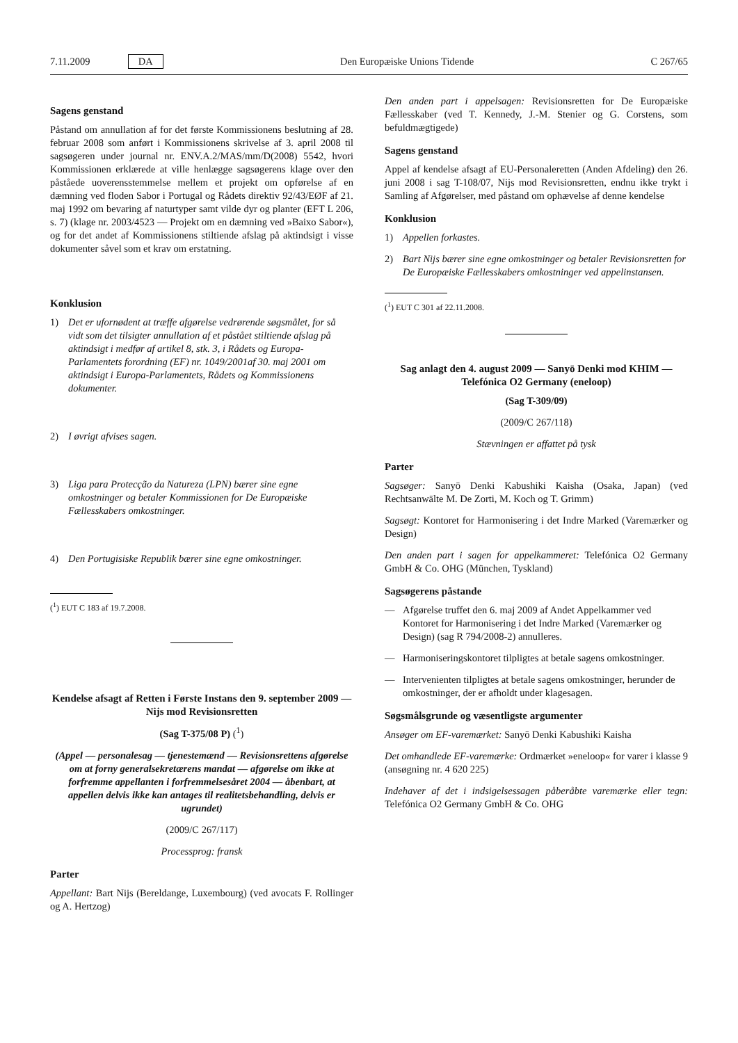7.11.2009 DA Den Europæiske Unions Tidende C 267/65
Sagens genstand
Påstand om annullation af for det første Kommissionens beslutning af 28. februar 2008 som anført i Kommissionens skrivelse af 3. april 2008 til sagsøgeren under journal nr. ENV.A.2/MAS/mm/D(2008) 5542, hvori Kommissionen erklærede at ville henlægge sagsøgerens klage over den påståede uoverensstemmelse mellem et projekt om opførelse af en dæmning ved floden Sabor i Portugal og Rådets direktiv 92/43/EØF af 21. maj 1992 om bevaring af naturtyper samt vilde dyr og planter (EFT L 206, s. 7) (klage nr. 2003/4523 — Projekt om en dæmning ved »Baixo Sabor«), og for det andet af Kommissionens stiltiende afslag på aktindsigt i visse dokumenter såvel som et krav om erstatning.
Konklusion
1) Det er ufornødent at træffe afgørelse vedrørende søgsmålet, for så vidt som det tilsigter annullation af et påstået stiltiende afslag på aktindsigt i medfør af artikel 8, stk. 3, i Rådets og Europa-Parlamentets forordning (EF) nr. 1049/2001af 30. maj 2001 om aktindsigt i Europa-Parlamentets, Rådets og Kommissionens dokumenter.
2) I øvrigt afvises sagen.
3) Liga para Protecção da Natureza (LPN) bærer sine egne omkostninger og betaler Kommissionen for De Europæiske Fællesskabers omkostninger.
4) Den Portugisiske Republik bærer sine egne omkostninger.
(<sup>1</sup>) EUT C 183 af 19.7.2008.
Kendelse afsagt af Retten i Første Instans den 9. september 2009 — Nijs mod Revisionsretten
(Sag T-375/08 P) (<sup>1</sup>)
(Appel — personalesag — tjenestemænd — Revisionsrettens afgørelse om at forny generalsekretærens mandat — afgørelse om ikke at forfremme appellanten i forfremmelsesåret 2004 — åbenbart, at appellen delvis ikke kan antages til realitetsbehandling, delvis er ugrundet)
(2009/C 267/117)
Processprog: fransk
Parter
Appellant: Bart Nijs (Bereldange, Luxembourg) (ved avocats F. Rollinger og A. Hertzog)
Den anden part i appelsagen: Revisionsretten for De Europæiske Fællesskaber (ved T. Kennedy, J.-M. Stenier og G. Corstens, som befuldmægtigede)
Sagens genstand
Appel af kendelse afsagt af EU-Personaleretten (Anden Afdeling) den 26. juni 2008 i sag T-108/07, Nijs mod Revisionsretten, endnu ikke trykt i Samling af Afgørelser, med påstand om ophævelse af denne kendelse
Konklusion
1) Appellen forkastes.
2) Bart Nijs bærer sine egne omkostninger og betaler Revisionsretten for De Europæiske Fællesskabers omkostninger ved appelinstansen.
(<sup>1</sup>) EUT C 301 af 22.11.2008.
Sag anlagt den 4. august 2009 — Sanyō Denki mod KHIM — Telefónica O2 Germany (eneloop)
(Sag T-309/09)
(2009/C 267/118)
Stævningen er affattet på tysk
Parter
Sagsøger: Sanyō Denki Kabushiki Kaisha (Osaka, Japan) (ved Rechtsanwälte M. De Zorti, M. Koch og T. Grimm)
Sagsøgt: Kontoret for Harmonisering i det Indre Marked (Varemærker og Design)
Den anden part i sagen for appelkammeret: Telefónica O2 Germany GmbH & Co. OHG (München, Tyskland)
Sagsøgerens påstande
— Afgørelse truffet den 6. maj 2009 af Andet Appelkammer ved Kontoret for Harmonisering i det Indre Marked (Varemærker og Design) (sag R 794/2008-2) annulleres.
— Harmoniseringskontoret tilpligtes at betale sagens omkostninger.
— Intervenienten tilpligtes at betale sagens omkostninger, herunder de omkostninger, der er afholdt under klagesagen.
Søgsmålsgrunde og væsentligste argumenter
Ansøger om EF-varemærket: Sanyō Denki Kabushiki Kaisha
Det omhandlede EF-varemærke: Ordmærket »eneloop« for varer i klasse 9 (ansøgning nr. 4 620 225)
Indehaver af det i indsigelsessagen påberåbte varemærke eller tegn: Telefónica O2 Germany GmbH & Co. OHG